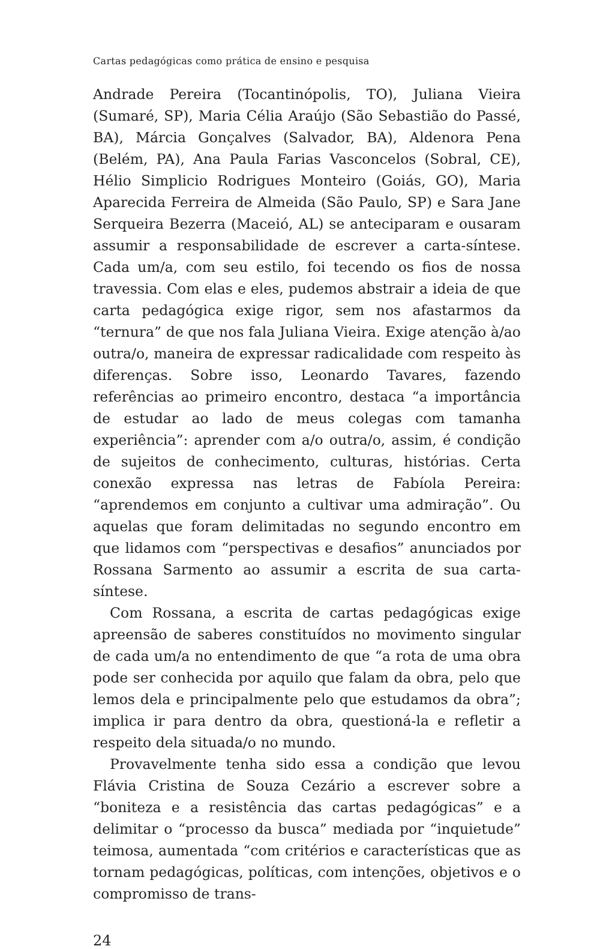Cartas pedagógicas como prática de ensino e pesquisa
Andrade Pereira (Tocantinópolis, TO), Juliana Vieira (Sumaré, SP), Maria Célia Araújo (São Sebastião do Passé, BA), Márcia Gonçalves (Salvador, BA), Aldenora Pena (Belém, PA), Ana Paula Farias Vasconcelos (Sobral, CE), Hélio Simplicio Rodrigues Monteiro (Goiás, GO), Maria Aparecida Ferreira de Almeida (São Paulo, SP) e Sara Jane Serqueira Bezerra (Maceió, AL) se anteciparam e ousaram assumir a responsabilidade de escrever a carta-síntese. Cada um/a, com seu estilo, foi tecendo os fios de nossa travessia. Com elas e eles, pudemos abstrair a ideia de que carta pedagógica exige rigor, sem nos afastarmos da “ternura” de que nos fala Juliana Vieira. Exige atenção à/ao outra/o, maneira de expressar radicalidade com respeito às diferenças. Sobre isso, Leonardo Tavares, fazendo referências ao primeiro encontro, destaca “a importância de estudar ao lado de meus colegas com tamanha experiência”: aprender com a/o outra/o, assim, é condição de sujeitos de conhecimento, culturas, histórias. Certa conexão expressa nas letras de Fabíola Pereira: “aprendemos em conjunto a cultivar uma admiração”. Ou aquelas que foram delimitadas no segundo encontro em que lidamos com “perspectivas e desafios” anunciados por Rossana Sarmento ao assumir a escrita de sua carta-síntese.
Com Rossana, a escrita de cartas pedagógicas exige apreensão de saberes constituídos no movimento singular de cada um/a no entendimento de que “a rota de uma obra pode ser conhecida por aquilo que falam da obra, pelo que lemos dela e principalmente pelo que estudamos da obra”; implica ir para dentro da obra, questioná-la e refletir a respeito dela situada/o no mundo.
Provavelmente tenha sido essa a condição que levou Flávia Cristina de Souza Cezário a escrever sobre a “boniteza e a resistência das cartas pedagógicas” e a delimitar o “processo da busca” mediada por “inquietude” teimosa, aumentada “com critérios e características que as tornam pedagógicas, políticas, com intenções, objetivos e o compromisso de trans-
24